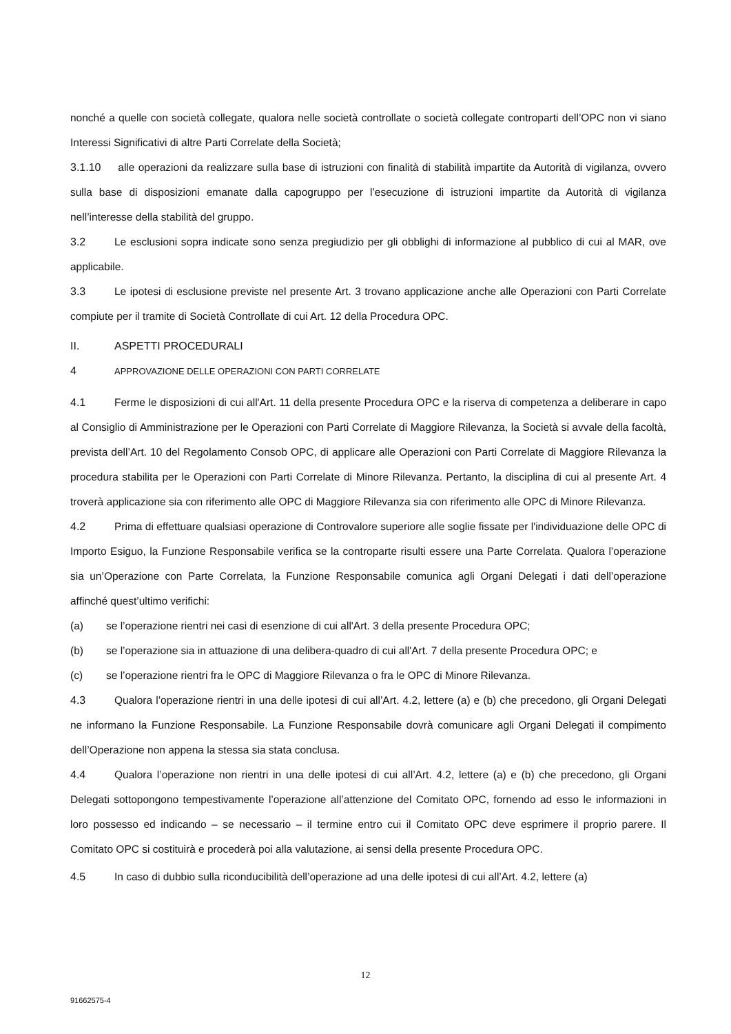nonché a quelle con società collegate, qualora nelle società controllate o società collegate controparti dell’OPC non vi siano Interessi Significativi di altre Parti Correlate della Società;
3.1.10 alle operazioni da realizzare sulla base di istruzioni con finalità di stabilità impartite da Autorità di vigilanza, ovvero sulla base di disposizioni emanate dalla capogruppo per l’esecuzione di istruzioni impartite da Autorità di vigilanza nell’interesse della stabilità del gruppo.
3.2 Le esclusioni sopra indicate sono senza pregiudizio per gli obblighi di informazione al pubblico di cui al MAR, ove applicabile.
3.3 Le ipotesi di esclusione previste nel presente Art. 3 trovano applicazione anche alle Operazioni con Parti Correlate compiute per il tramite di Società Controllate di cui Art. 12 della Procedura OPC.
II. ASPETTI PROCEDURALI
4 APPROVAZIONE DELLE OPERAZIONI CON PARTI CORRELATE
4.1 Ferme le disposizioni di cui all'Art. 11 della presente Procedura OPC e la riserva di competenza a deliberare in capo al Consiglio di Amministrazione per le Operazioni con Parti Correlate di Maggiore Rilevanza, la Società si avvale della facoltà, prevista dell’Art. 10 del Regolamento Consob OPC, di applicare alle Operazioni con Parti Correlate di Maggiore Rilevanza la procedura stabilita per le Operazioni con Parti Correlate di Minore Rilevanza. Pertanto, la disciplina di cui al presente Art. 4 troverà applicazione sia con riferimento alle OPC di Maggiore Rilevanza sia con riferimento alle OPC di Minore Rilevanza.
4.2 Prima di effettuare qualsiasi operazione di Controvalore superiore alle soglie fissate per l'individuazione delle OPC di Importo Esiguo, la Funzione Responsabile verifica se la controparte risulti essere una Parte Correlata. Qualora l’operazione sia un’Operazione con Parte Correlata, la Funzione Responsabile comunica agli Organi Delegati i dati dell’operazione affinché quest’ultimo verifichi:
(a) se l’operazione rientri nei casi di esenzione di cui all'Art. 3 della presente Procedura OPC;
(b) se l’operazione sia in attuazione di una delibera-quadro di cui all'Art. 7 della presente Procedura OPC; e
(c) se l’operazione rientri fra le OPC di Maggiore Rilevanza o fra le OPC di Minore Rilevanza.
4.3 Qualora l’operazione rientri in una delle ipotesi di cui all’Art. 4.2, lettere (a) e (b) che precedono, gli Organi Delegati ne informano la Funzione Responsabile. La Funzione Responsabile dovrà comunicare agli Organi Delegati il compimento dell’Operazione non appena la stessa sia stata conclusa.
4.4 Qualora l’operazione non rientri in una delle ipotesi di cui all’Art. 4.2, lettere (a) e (b) che precedono, gli Organi Delegati sottopongono tempestivamente l’operazione all’attenzione del Comitato OPC, fornendo ad esso le informazioni in loro possesso ed indicando – se necessario – il termine entro cui il Comitato OPC deve esprimere il proprio parere. Il Comitato OPC si costituirà e procederà poi alla valutazione, ai sensi della presente Procedura OPC.
4.5 In caso di dubbio sulla riconducibilità dell’operazione ad una delle ipotesi di cui all’Art. 4.2, lettere (a)
12
91662575-4